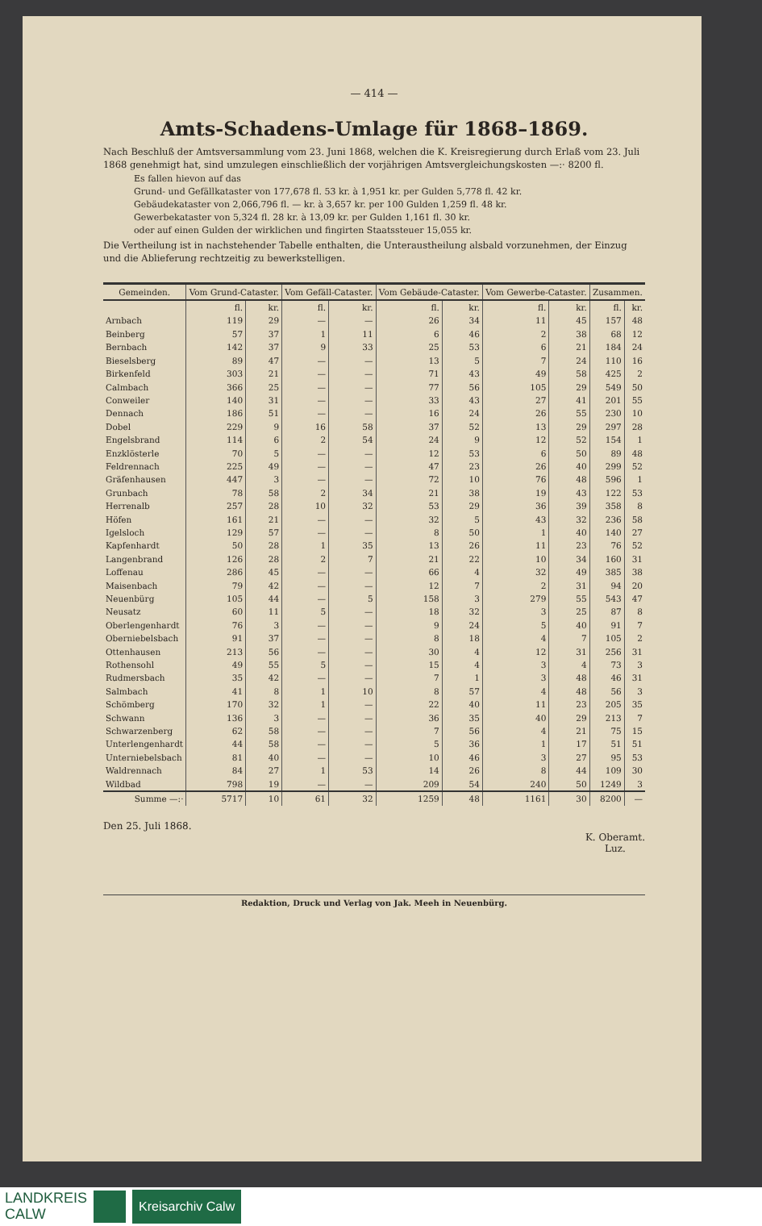— 414 —
Amts-Schadens-Umlage für 1868–1869.
Nach Beschluß der Amtsversammlung vom 23. Juni 1868, welchen die K. Kreisregierung durch Erlaß vom 23. Juli 1868 genehmigt hat, sind umzulegen einschließlich der vorjährigen Amtsvergleichungskosten —:· 8200 fl.
Es fallen hievon auf das
Grund- und Gefällkataster von 177,678 fl. 53 kr. à 1,951 kr. per Gulden 5,778 fl. 42 kr.
Gebäudekataster von 2,066,796 fl. — kr. à 3,657 kr. per 100 Gulden 1,259 fl. 48 kr.
Gewerbekataster von 5,324 fl. 28 kr. à 13,09 kr. per Gulden 1,161 fl. 30 kr.
oder auf einen Gulden der wirklichen und fingirten Staatssteuer 15,055 kr.
Die Vertheilung ist in nachstehender Tabelle enthalten, die Unteraustheilung alsbald vorzunehmen, der Einzug und die Ablieferung rechtzeitig zu bewerkstelligen.
| Gemeinden. | Vom Grund-Cataster. | | Vom Gefäll-Cataster. | | Vom Gebäude-Cataster. | | Vom Gewerbe-Cataster. | | Zusammen. | |
| --- | --- | --- | --- | --- | --- | --- | --- | --- | --- | --- |
| | fl. | kr. | fl. | kr. | fl. | kr. | fl. | kr. | fl. | kr. |
| Arnbach | 119 | 29 | — | — | 26 | 34 | 11 | 45 | 157 | 48 |
| Beinberg | 57 | 37 | 1 | 11 | 6 | 46 | 2 | 38 | 68 | 12 |
| Bernbach | 142 | 37 | 9 | 33 | 25 | 53 | 6 | 21 | 184 | 24 |
| Bieselsberg | 89 | 47 | — | — | 13 | 5 | 7 | 24 | 110 | 16 |
| Birkenfeld | 303 | 21 | — | — | 71 | 43 | 49 | 58 | 425 | 2 |
| Calmbach | 366 | 25 | — | — | 77 | 56 | 105 | 29 | 549 | 50 |
| Conweiler | 140 | 31 | — | — | 33 | 43 | 27 | 41 | 201 | 55 |
| Dennach | 186 | 51 | — | — | 16 | 24 | 26 | 55 | 230 | 10 |
| Dobel | 229 | 9 | 16 | 58 | 37 | 52 | 13 | 29 | 297 | 28 |
| Engelsbrand | 114 | 6 | 2 | 54 | 24 | 9 | 12 | 52 | 154 | 1 |
| Enzklösterle | 70 | 5 | — | — | 12 | 53 | 6 | 50 | 89 | 48 |
| Feldrennach | 225 | 49 | — | — | 47 | 23 | 26 | 40 | 299 | 52 |
| Gräfenhausen | 447 | 3 | — | — | 72 | 10 | 76 | 48 | 596 | 1 |
| Grunbach | 78 | 58 | 2 | 34 | 21 | 38 | 19 | 43 | 122 | 53 |
| Herrenalb | 257 | 28 | 10 | 32 | 53 | 29 | 36 | 39 | 358 | 8 |
| Höfen | 161 | 21 | — | — | 32 | 5 | 43 | 32 | 236 | 58 |
| Igelsloch | 129 | 57 | — | — | 8 | 50 | 1 | 40 | 140 | 27 |
| Kapfenhardt | 50 | 28 | 1 | 35 | 13 | 26 | 11 | 23 | 76 | 52 |
| Langenbrand | 126 | 28 | 2 | 7 | 21 | 22 | 10 | 34 | 160 | 31 |
| Loffenau | 286 | 45 | — | — | 66 | 4 | 32 | 49 | 385 | 38 |
| Maisenbach | 79 | 42 | — | — | 12 | 7 | 2 | 31 | 94 | 20 |
| Neuenbürg | 105 | 44 | — | 5 | 158 | 3 | 279 | 55 | 543 | 47 |
| Neusatz | 60 | 11 | 5 | — | 18 | 32 | 3 | 25 | 87 | 8 |
| Oberlengenhardt | 76 | 3 | — | — | 9 | 24 | 5 | 40 | 91 | 7 |
| Oberniebelsbach | 91 | 37 | — | — | 8 | 18 | 4 | 7 | 105 | 2 |
| Ottenhausen | 213 | 56 | — | — | 30 | 4 | 12 | 31 | 256 | 31 |
| Rothensohl | 49 | 55 | 5 | — | 15 | 4 | 3 | 4 | 73 | 3 |
| Rudmersbach | 35 | 42 | — | — | 7 | 1 | 3 | 48 | 46 | 31 |
| Salmbach | 41 | 8 | 1 | 10 | 8 | 57 | 4 | 48 | 56 | 3 |
| Schömberg | 170 | 32 | 1 | — | 22 | 40 | 11 | 23 | 205 | 35 |
| Schwann | 136 | 3 | — | — | 36 | 35 | 40 | 29 | 213 | 7 |
| Schwarzenberg | 62 | 58 | — | — | 7 | 56 | 4 | 21 | 75 | 15 |
| Unterlengenhardt | 44 | 58 | — | — | 5 | 36 | 1 | 17 | 51 | 51 |
| Unterniebelsbach | 81 | 40 | — | — | 10 | 46 | 3 | 27 | 95 | 53 |
| Waldrennach | 84 | 27 | 1 | 53 | 14 | 26 | 8 | 44 | 109 | 30 |
| Wildbad | 798 | 19 | — | — | 209 | 54 | 240 | 50 | 1249 | 3 |
| Summe —:· | 5717 | 10 | 61 | 32 | 1259 | 48 | 1161 | 30 | 8200 | — |
Den 25. Juli 1868. K. Oberamt.
Luz.
Redaktion, Druck und Verlag von Jak. Meeh in Neuenbürg.
LANDKREIS
CALW Kreisarchiv Calw